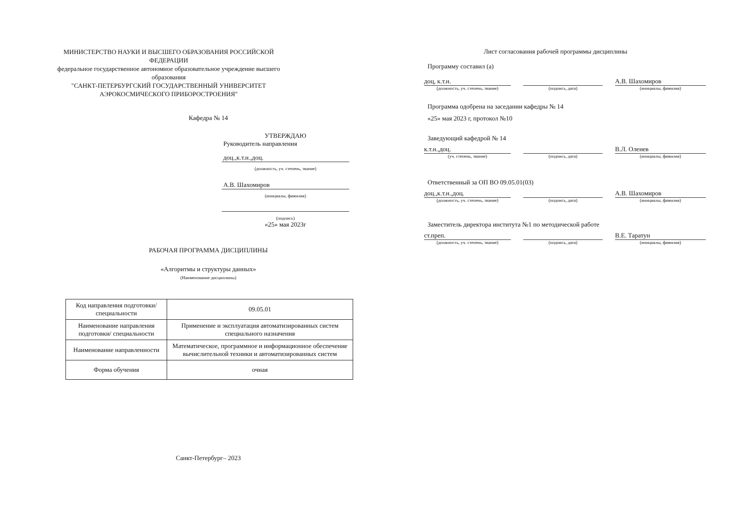МИНИСТЕРСТВО НАУКИ И ВЫСШЕГО ОБРАЗОВАНИЯ РОССИЙСКОЙ ФЕДЕРАЦИИ
федеральное государственное автономное образовательное учреждение высшего образования
"САНКТ-ПЕТЕРБУРГСКИЙ ГОСУДАРСТВЕННЫЙ УНИВЕРСИТЕТ АЭРОКОСМИЧЕСКОГО ПРИБОРОСТРОЕНИЯ"
Кафедра № 14
УТВЕРЖДАЮ
Руководитель направления
доц.,к.т.н.,доц.
(должность, уч. степень, звание)
А.В. Шахомиров
(инициалы, фамилия)
(подпись)
«25» мая 2023г
РАБОЧАЯ ПРОГРАММА ДИСЦИПЛИНЫ
«Алгоритмы и структуры данных»
(Наименование дисциплины)
| Код направления подготовки/ специальности | 09.05.01 |
| Наименование направления подготовки/ специальности | Применение и эксплуатация автоматизированных систем специального назначения |
| Наименование направленности | Математическое, программное и информационное обеспечение вычислительной техники и автоматизированных систем |
| Форма обучения | очная |
Санкт-Петербург– 2023
Лист согласования рабочей программы дисциплины
Программу составил (а)
доц, к.т.н.
(должность, уч. степень, звание)
(подпись, дата)
А.В. Шахомиров
(инициалы, фамилия)
Программа одобрена на заседании кафедры № 14
«25» мая 2023 г, протокол №10
Заведующий кафедрой № 14
к.т.н.,доц.
(уч. степень, звание)
(подпись, дата)
В.Л. Оленев
(инициалы, фамилия)
Ответственный за ОП ВО 09.05.01(03)
доц.,к.т.н.,доц.
(должность, уч. степень, звание)
(подпись, дата)
А.В. Шахомиров
(инициалы, фамилия)
Заместитель директора института №1 по методической работе
ст.преп.
(должность, уч. степень, звание)
(подпись, дата)
В.Е. Таратун
(инициалы, фамилия)